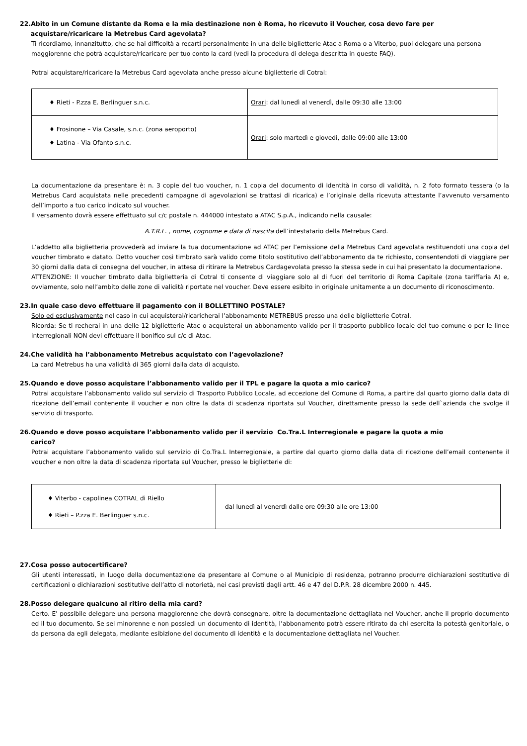22.Abito in un Comune distante da Roma e la mia destinazione non è Roma, ho ricevuto il Voucher, cosa devo fare per
acquistare/ricaricare la Metrebus Card agevolata?
Ti ricordiamo, innanzitutto, che se hai difficoltà a recarti personalmente in una delle biglietterie Atac a Roma o a Viterbo, puoi delegare una persona maggiorenne che potrà acquistare/ricaricare per tuo conto la card (vedi la procedura di delega descritta in queste FAQ).
Potrai acquistare/ricaricare la Metrebus Card agevolata anche presso alcune biglietterie di Cotral:
| ♦ Rieti - P.zza E. Berlinguer s.n.c. | Orari : dal lunedì al venerdì, dalle 09:30 alle 13:00 |
| ♦ Frosinone – Via Casale, s.n.c. (zona aeroporto) ♦ Latina - Via Ofanto s.n.c. | Orari : solo martedì e giovedì, dalle 09:00 alle 13:00 |
La documentazione da presentare è: n. 3 copie del tuo voucher, n. 1 copia del documento di identità in corso di validità, n. 2 foto formato tessera (o la Metrebus Card acquistata nelle precedenti campagne di agevolazioni se trattasi di ricarica) e l’originale della ricevuta attestante l’avvenuto versamento dell’importo a tuo carico indicato sul voucher.
Il versamento dovrà essere effettuato sul c/c postale n. 444000 intestato a ATAC S.p.A., indicando nella causale:
A.T.R.L. , nome, cognome e data di nascita dell’intestatario della Metrebus Card.
L’addetto alla biglietteria provvederà ad inviare la tua documentazione ad ATAC per l’emissione della Metrebus Card agevolata restituendoti una copia del voucher timbrato e datato. Detto voucher così timbrato sarà valido come titolo sostitutivo dell’abbonamento da te richiesto, consentendoti di viaggiare per 30 giorni dalla data di consegna del voucher, in attesa di ritirare la Metrebus Cardagevolata presso la stessa sede in cui hai presentato la documentazione.
ATTENZIONE: Il voucher timbrato dalla biglietteria di Cotral ti consente di viaggiare solo al di fuori del territorio di Roma Capitale (zona tariffaria A) e, ovviamente, solo nell’ambito delle zone di validità riportate nel voucher. Deve essere esibito in originale unitamente a un documento di riconoscimento.
23.In quale caso devo effettuare il pagamento con il BOLLETTINO POSTALE?
Solo ed esclusivamente nel caso in cui acquisterai/ricaricherai l’abbonamento METREBUS presso una delle biglietterie Cotral.
Ricorda: Se ti recherai in una delle 12 biglietterie Atac o acquisterai un abbonamento valido per il trasporto pubblico locale del tuo comune o per le linee interregionali NON devi effettuare il bonifico sul c/c di Atac.
24.Che validità ha l’abbonamento Metrebus acquistato con l’agevolazione?
La card Metrebus ha una validità di 365 giorni dalla data di acquisto.
25.Quando e dove posso acquistare l’abbonamento valido per il TPL e pagare la quota a mio carico?
Potrai acquistare l’abbonamento valido sul servizio di Trasporto Pubblico Locale, ad eccezione del Comune di Roma, a partire dal quarto giorno dalla data di ricezione dell’email contenente il voucher e non oltre la data di scadenza riportata sul Voucher, direttamente presso la sede dell`azienda che svolge il servizio di trasporto.
26.Quando e dove posso acquistare l’abbonamento valido per il servizio Co.Tra.L Interregionale e pagare la quota a mio
carico?
Potrai acquistare l’abbonamento valido sul servizio di Co.Tra.L Interregionale, a partire dal quarto giorno dalla data di ricezione dell’email contenente il voucher e non oltre la data di scadenza riportata sul Voucher, presso le biglietterie di:
| ♦ Viterbo - capolinea COTRAL di Riello ♦ Rieti – P.zza E. Berlinguer s.n.c. | dal lunedì al venerdì dalle ore 09:30 alle ore 13:00 |
27.Cosa posso autocertificare?
Gli utenti interessati, in luogo della documentazione da presentare al Comune o al Municipio di residenza, potranno produrre dichiarazioni sostitutive di certificazioni o dichiarazioni sostitutive dell’atto di notorietà, nei casi previsti dagli artt. 46 e 47 del D.P.R. 28 dicembre 2000 n. 445.
28.Posso delegare qualcuno al ritiro della mia card?
Certo. E' possibile delegare una persona maggiorenne che dovrà consegnare, oltre la documentazione dettagliata nel Voucher, anche il proprio documento ed il tuo documento. Se sei minorenne e non possiedi un documento di identità, l’abbonamento potrà essere ritirato da chi esercita la potestà genitoriale, o da persona da egli delegata, mediante esibizione del documento di identità e la documentazione dettagliata nel Voucher.